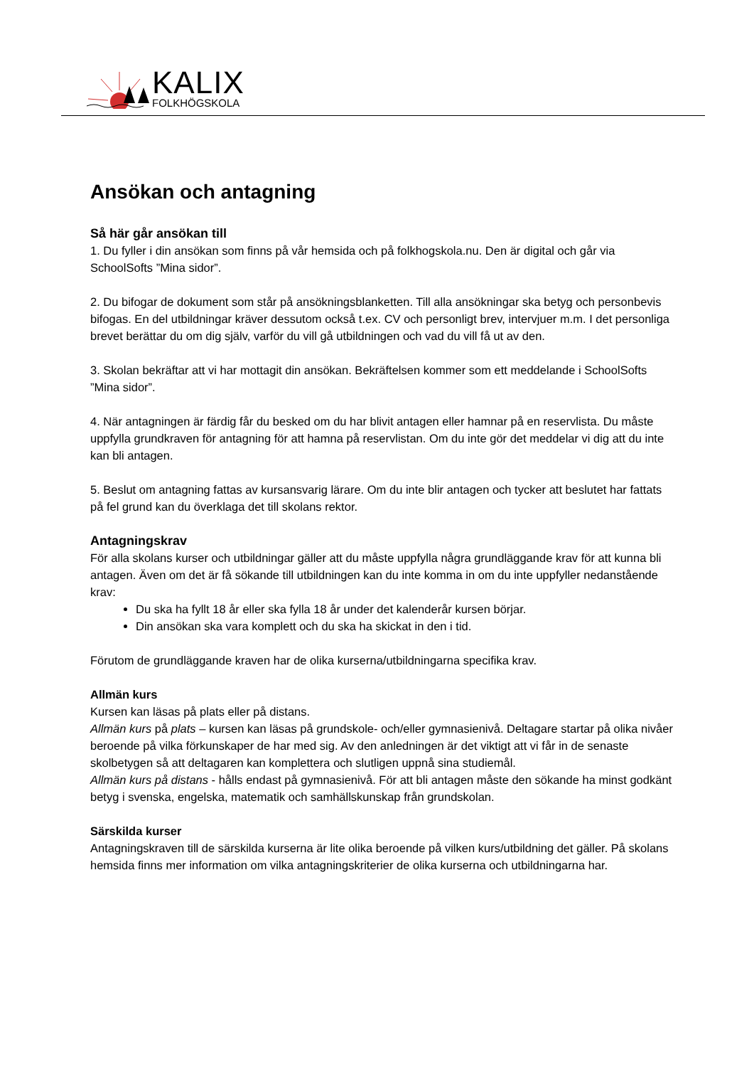KALIX
FOLKHÖGSKOLA
Ansökan och antagning
Så här går ansökan till
1. Du fyller i din ansökan som finns på vår hemsida och på folkhogskola.nu. Den är digital och går via SchoolSofts ”Mina sidor”.
2. Du bifogar de dokument som står på ansökningsblanketten. Till alla ansökningar ska betyg och personbevis bifogas. En del utbildningar kräver dessutom också t.ex. CV och personligt brev, intervjuer m.m. I det personliga brevet berättar du om dig själv, varför du vill gå utbildningen och vad du vill få ut av den.
3. Skolan bekräftar att vi har mottagit din ansökan. Bekräftelsen kommer som ett meddelande i SchoolSofts ”Mina sidor”.
4. När antagningen är färdig får du besked om du har blivit antagen eller hamnar på en reservlista. Du måste uppfylla grundkraven för antagning för att hamna på reservlistan. Om du inte gör det meddelar vi dig att du inte kan bli antagen.
5. Beslut om antagning fattas av kursansvarig lärare. Om du inte blir antagen och tycker att beslutet har fattats på fel grund kan du överklaga det till skolans rektor.
Antagningskrav
För alla skolans kurser och utbildningar gäller att du måste uppfylla några grundläggande krav för att kunna bli antagen. Även om det är få sökande till utbildningen kan du inte komma in om du inte uppfyller nedanstående krav:
Du ska ha fyllt 18 år eller ska fylla 18 år under det kalenderår kursen börjar.
Din ansökan ska vara komplett och du ska ha skickat in den i tid.
Förutom de grundläggande kraven har de olika kurserna/utbildningarna specifika krav.
Allmän kurs
Kursen kan läsas på plats eller på distans.
Allmän kurs på plats – kursen kan läsas på grundskole- och/eller gymnasienivå. Deltagare startar på olika nivåer beroende på vilka förkunskaper de har med sig. Av den anledningen är det viktigt att vi får in de senaste skolbetygen så att deltagaren kan komplettera och slutligen uppnå sina studiemål.
Allmän kurs på distans - hålls endast på gymnasienivå. För att bli antagen måste den sökande ha minst godkänt betyg i svenska, engelska, matematik och samhällskunskap från grundskolan.
Särskilda kurser
Antagningskraven till de särskilda kurserna är lite olika beroende på vilken kurs/utbildning det gäller. På skolans hemsida finns mer information om vilka antagningskriterier de olika kurserna och utbildningarna har.